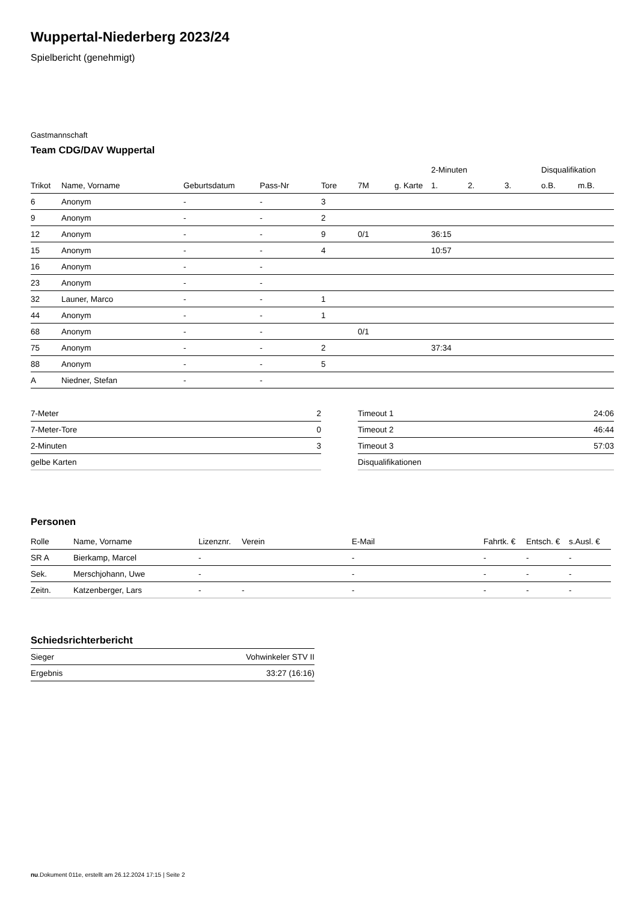Wuppertal-Niederberg 2023/24
Spielbericht (genehmigt)
Gastmannschaft
Team CDG/DAV Wuppertal
| | | | | | | | 2-Minuten | | | Disqualifikation | |
| --- | --- | --- | --- | --- | --- | --- | --- | --- | --- | --- | --- |
| Trikot | Name, Vorname | Geburtsdatum | Pass-Nr | Tore | 7M | g. Karte | 1. | 2. | 3. | o.B. | m.B. |
| 6 | Anonym | - | - | 3 | | | | | | | |
| 9 | Anonym | - | - | 2 | | | | | | | |
| 12 | Anonym | - | - | 9 | 0/1 | | 36:15 | | | | |
| 15 | Anonym | - | - | 4 | | | 10:57 | | | | |
| 16 | Anonym | - | - | | | | | | | | |
| 23 | Anonym | - | - | | | | | | | | |
| 32 | Launer, Marco | - | - | 1 | | | | | | | |
| 44 | Anonym | - | - | 1 | | | | | | | |
| 68 | Anonym | - | - | | 0/1 | | | | | | |
| 75 | Anonym | - | - | 2 | | | 37:34 | | | | |
| 88 | Anonym | - | - | 5 | | | | | | | |
| A | Niedner, Stefan | - | - | | | | | | | | |
| 7-Meter | 2 |
| 7-Meter-Tore | 0 |
| 2-Minuten | 3 |
| gelbe Karten | |
| Timeout 1 | 24:06 |
| Timeout 2 | 46:44 |
| Timeout 3 | 57:03 |
| Disqualifikationen | |
Personen
| Rolle | Name, Vorname | Lizenznr. | Verein | E-Mail | Fahrtk. € | Entsch. € | s.Ausl. € |
| --- | --- | --- | --- | --- | --- | --- | --- |
| SR A | Bierkamp, Marcel | - | | - | - | - | - |
| Sek. | Merschjohann, Uwe | - | | - | - | - | - |
| Zeitn. | Katzenberger, Lars | - | - | - | - | - | - |
Schiedsrichterbericht
| Sieger | Vohwinkeler STV II |
| Ergebnis | 33:27 (16:16) |
nu.Dokument 011e, erstellt am 26.12.2024 17:15 | Seite 2